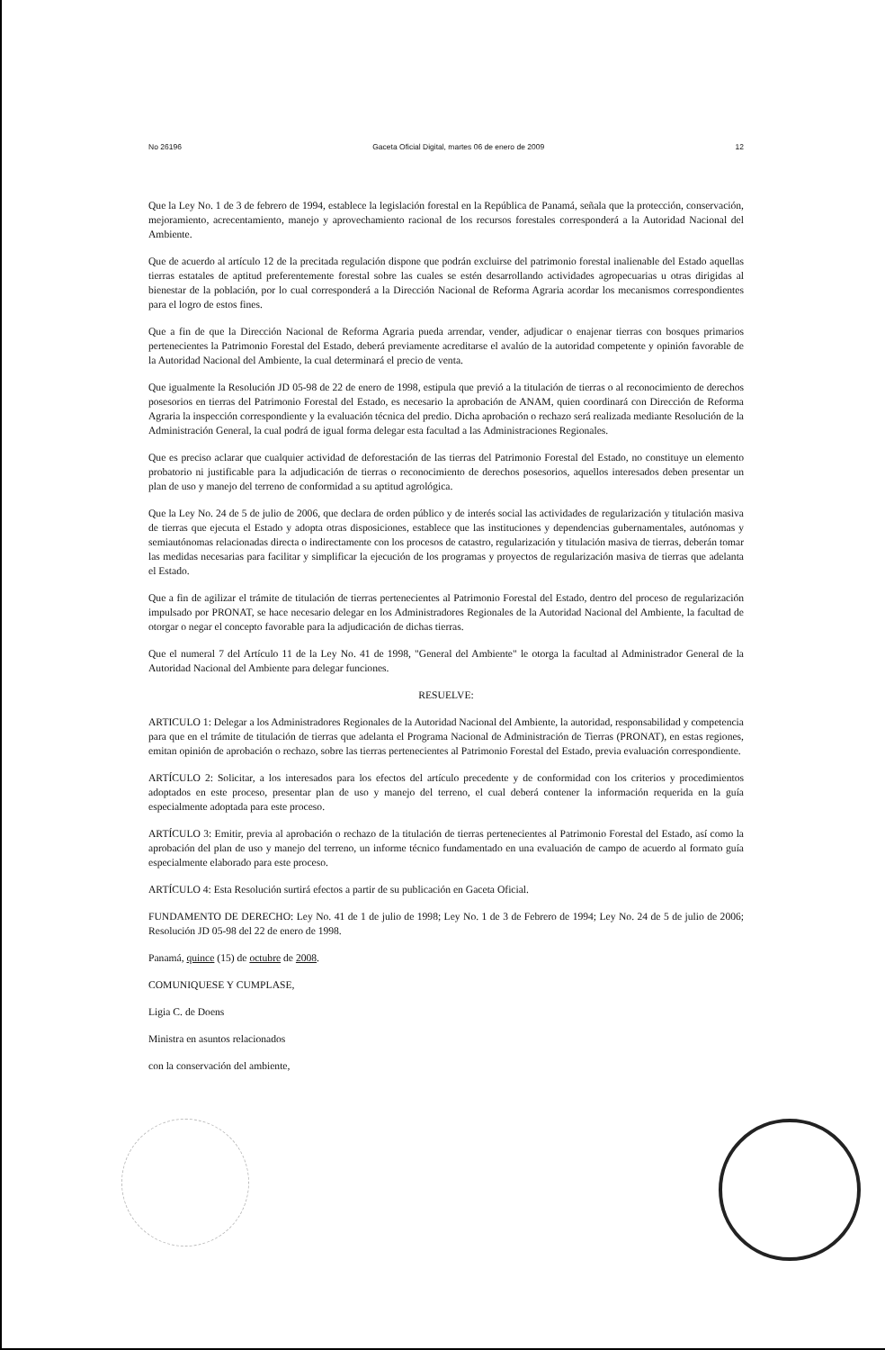No 26196 Gaceta Oficial Digital, martes 06 de enero de 2009 12
Que la Ley No. 1 de 3 de febrero de 1994, establece la legislación forestal en la República de Panamá, señala que la protección, conservación, mejoramiento, acrecentamiento, manejo y aprovechamiento racional de los recursos forestales corresponderá a la Autoridad Nacional del Ambiente.
Que de acuerdo al artículo 12 de la precitada regulación dispone que podrán excluirse del patrimonio forestal inalienable del Estado aquellas tierras estatales de aptitud preferentemente forestal sobre las cuales se estén desarrollando actividades agropecuarias u otras dirigidas al bienestar de la población, por lo cual corresponderá a la Dirección Nacional de Reforma Agraria acordar los mecanismos correspondientes para el logro de estos fines.
Que a fin de que la Dirección Nacional de Reforma Agraria pueda arrendar, vender, adjudicar o enajenar tierras con bosques primarios pertenecientes la Patrimonio Forestal del Estado, deberá previamente acreditarse el avalúo de la autoridad competente y opinión favorable de la Autoridad Nacional del Ambiente, la cual determinará el precio de venta.
Que igualmente la Resolución JD 05-98 de 22 de enero de 1998, estipula que previó a la titulación de tierras o al reconocimiento de derechos posesorios en tierras del Patrimonio Forestal del Estado, es necesario la aprobación de ANAM, quien coordinará con Dirección de Reforma Agraria la inspección correspondiente y la evaluación técnica del predio. Dicha aprobación o rechazo será realizada mediante Resolución de la Administración General, la cual podrá de igual forma delegar esta facultad a las Administraciones Regionales.
Que es preciso aclarar que cualquier actividad de deforestación de las tierras del Patrimonio Forestal del Estado, no constituye un elemento probatorio ni justificable para la adjudicación de tierras o reconocimiento de derechos posesorios, aquellos interesados deben presentar un plan de uso y manejo del terreno de conformidad a su aptitud agrológica.
Que la Ley No. 24 de 5 de julio de 2006, que declara de orden público y de interés social las actividades de regularización y titulación masiva de tierras que ejecuta el Estado y adopta otras disposiciones, establece que las instituciones y dependencias gubernamentales, autónomas y semiautónomas relacionadas directa o indirectamente con los procesos de catastro, regularización y titulación masiva de tierras, deberán tomar las medidas necesarias para facilitar y simplificar la ejecución de los programas y proyectos de regularización masiva de tierras que adelanta el Estado.
Que a fin de agilizar el trámite de titulación de tierras pertenecientes al Patrimonio Forestal del Estado, dentro del proceso de regularización impulsado por PRONAT, se hace necesario delegar en los Administradores Regionales de la Autoridad Nacional del Ambiente, la facultad de otorgar o negar el concepto favorable para la adjudicación de dichas tierras.
Que el numeral 7 del Artículo 11 de la Ley No. 41 de 1998, "General del Ambiente" le otorga la facultad al Administrador General de la Autoridad Nacional del Ambiente para delegar funciones.
RESUELVE:
ARTICULO 1: Delegar a los Administradores Regionales de la Autoridad Nacional del Ambiente, la autoridad, responsabilidad y competencia para que en el trámite de titulación de tierras que adelanta el Programa Nacional de Administración de Tierras (PRONAT), en estas regiones, emitan opinión de aprobación o rechazo, sobre las tierras pertenecientes al Patrimonio Forestal del Estado, previa evaluación correspondiente.
ARTÍCULO 2: Solicitar, a los interesados para los efectos del artículo precedente y de conformidad con los criterios y procedimientos adoptados en este proceso, presentar plan de uso y manejo del terreno, el cual deberá contener la información requerida en la guía especialmente adoptada para este proceso.
ARTÍCULO 3: Emitir, previa al aprobación o rechazo de la titulación de tierras pertenecientes al Patrimonio Forestal del Estado, así como la aprobación del plan de uso y manejo del terreno, un informe técnico fundamentado en una evaluación de campo de acuerdo al formato guía especialmente elaborado para este proceso.
ARTÍCULO 4: Esta Resolución surtirá efectos a partir de su publicación en Gaceta Oficial.
FUNDAMENTO DE DERECHO: Ley No. 41 de 1 de julio de 1998; Ley No. 1 de 3 de Febrero de 1994; Ley No. 24 de 5 de julio de 2006; Resolución JD 05-98 del 22 de enero de 1998.
Panamá, quince (15) de octubre de 2008.
COMUNIQUESE Y CUMPLASE,
Ligia C. de Doens
Ministra en asuntos relacionados
con la conservación del ambiente,